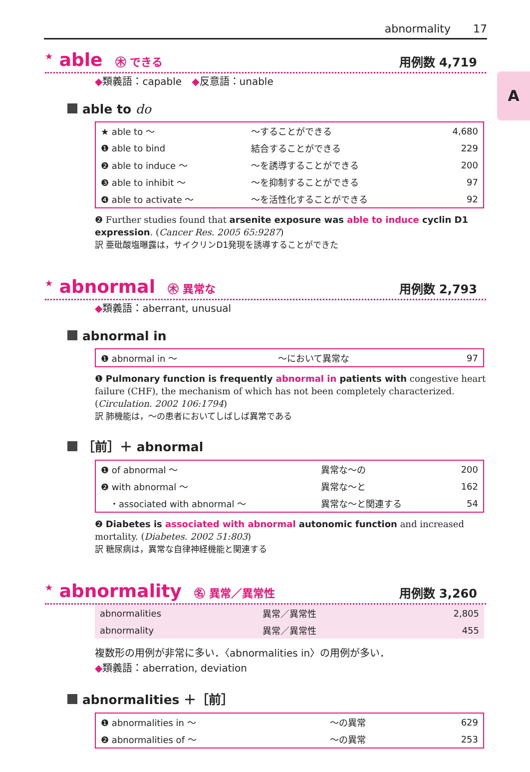abnormality 17
A
<sup>★</sup> able ㊍ できる
用例数 4,719
◆類義語：capable　◆反意語：unable
able to do
| ★ able to ～ | ～することができる | 4,680 |
| ❶ able to bind | 結合することができる | 229 |
| ❷ able to induce ～ | ～を誘導することができる | 200 |
| ❸ able to inhibit ～ | ～を抑制することができる | 97 |
| ❹ able to activate ～ | ～を活性化することができる | 92 |
❷ Further studies found that arsenite exposure was able to induce cyclin D1 expression. (Cancer Res. 2005 65:9287)
訳 亜砒酸塩曝露は，サイクリンD1発現を誘導することができた
<sup>★</sup> abnormal ㊍ 異常な
用例数 2,793
◆類義語：aberrant, unusual
abnormal in
| ❶ abnormal in ～ | ～において異常な | 97 |
❶ Pulmonary function is frequently abnormal in patients with congestive heart failure (CHF), the mechanism of which has not been completely characterized. (Circulation. 2002 106:1794)
訳 肺機能は，～の患者においてしばしば異常である
［前］＋ abnormal
| ❶ of abnormal ～ | 異常な～の | 200 |
| ❷ with abnormal ～ | 異常な～と | 162 |
| ・associated with abnormal ～ | 異常な～と関連する | 54 |
❷ Diabetes is associated with abnormal autonomic function and increased mortality. (Diabetes. 2002 51:803)
訳 糖尿病は，異常な自律神経機能と関連する
<sup>★</sup> abnormality ㊔ 異常／異常性
用例数 3,260
| abnormalities | 異常／異常性 | 2,805 |
| abnormality | 異常／異常性 | 455 |
複数形の用例が非常に多い．〈abnormalities in〉の用例が多い．
◆類義語：aberration, deviation
abnormalities ＋［前］
| ❶ abnormalities in ～ | ～の異常 | 629 |
| ❷ abnormalities of ～ | ～の異常 | 253 |